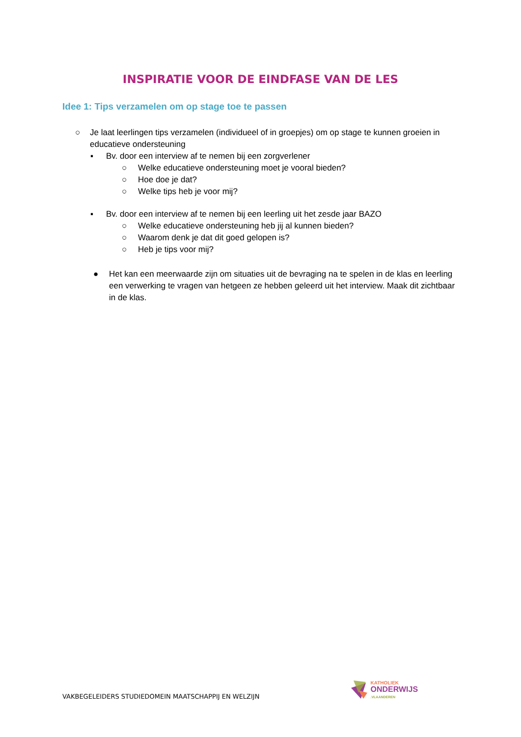INSPIRATIE VOOR DE EINDFASE VAN DE LES
Idee 1: Tips verzamelen om op stage toe te passen
○ Je laat leerlingen tips verzamelen (individueel of in groepjes) om op stage te kunnen groeien in educatieve ondersteuning
▪ Bv. door een interview af te nemen bij een zorgverlener
○ Welke educatieve ondersteuning moet je vooral bieden?
○ Hoe doe je dat?
○ Welke tips heb je voor mij?
▪ Bv. door een interview af te nemen bij een leerling uit het zesde jaar BAZO
○ Welke educatieve ondersteuning heb jij al kunnen bieden?
○ Waarom denk je dat dit goed gelopen is?
○ Heb je tips voor mij?
● Het kan een meerwaarde zijn om situaties uit de bevraging na te spelen in de klas en leerling een verwerking te vragen van hetgeen ze hebben geleerd uit het interview. Maak dit zichtbaar in de klas.
VAKBEGELEIDERS STUDIEDOMEIN MAATSCHAPPIJ EN WELZIJN
KATHOLIEK
ONDERWIJS
.VLAANDEREN